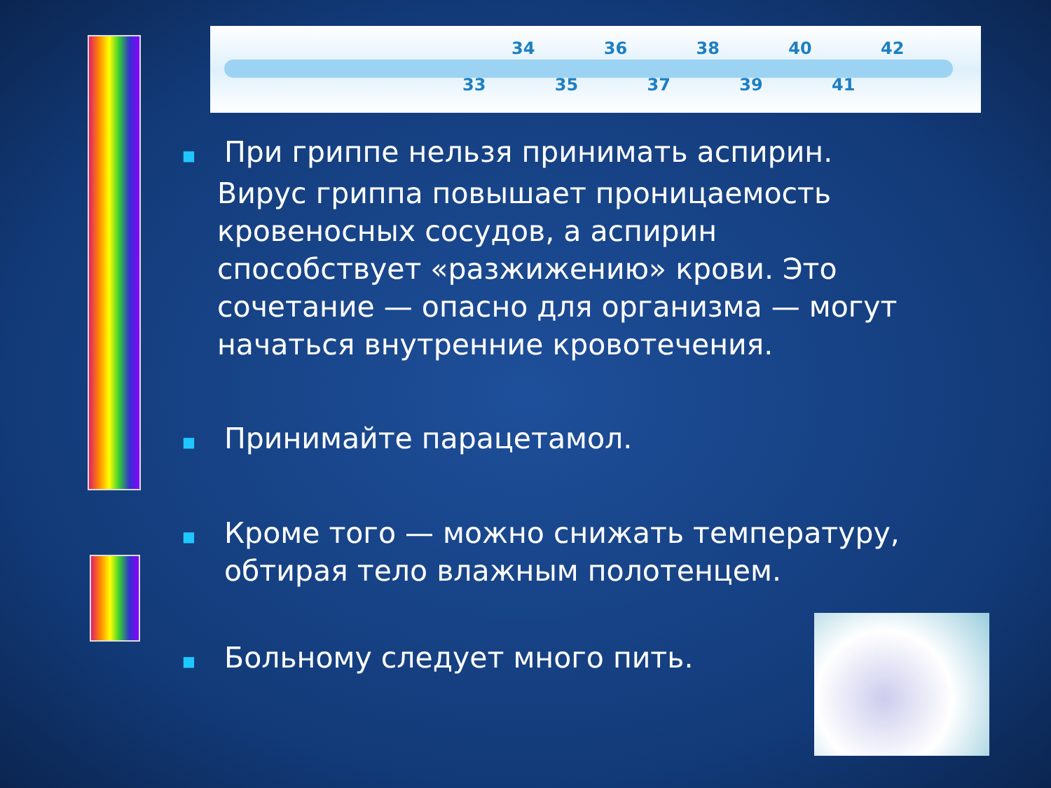34 36 38 40 42
33 35 37 39 41
■
При гриппе нельзя принимать аспирин.
Вирус гриппа повышает проницаемость
кровеносных сосудов, а аспирин
способствует «разжижению» крови. Это
сочетание — опасно для организма — могут
начаться внутренние кровотечения.
■
Принимайте парацетамол.
■
Кроме того — можно снижать температуру,
обтирая тело влажным полотенцем.
■
Больному следует много пить.